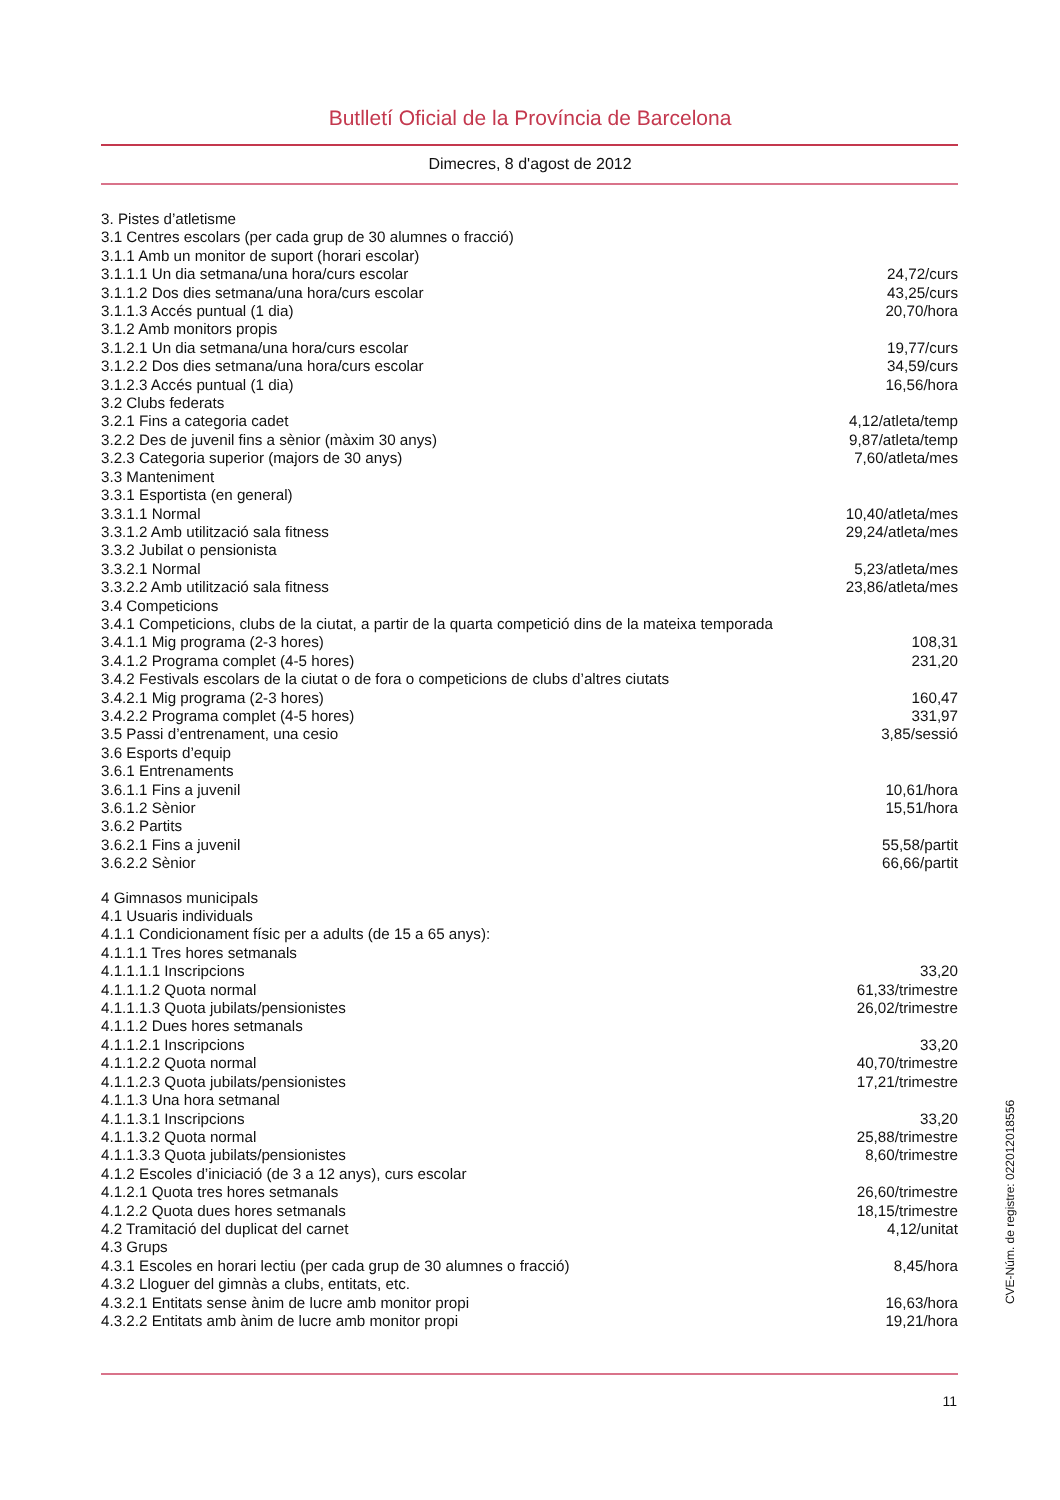Butlletí Oficial de la Província de Barcelona
Dimecres, 8 d'agost de 2012
| 3. Pistes d’atletisme | |
| 3.1 Centres escolars (per cada grup de 30 alumnes o fracció) | |
| 3.1.1 Amb un monitor de suport (horari escolar) | |
| 3.1.1.1 Un dia setmana/una hora/curs escolar | 24,72/curs |
| 3.1.1.2 Dos dies setmana/una hora/curs escolar | 43,25/curs |
| 3.1.1.3 Accés puntual (1 dia) | 20,70/hora |
| 3.1.2 Amb monitors propis | |
| 3.1.2.1 Un dia setmana/una hora/curs escolar | 19,77/curs |
| 3.1.2.2 Dos dies setmana/una hora/curs escolar | 34,59/curs |
| 3.1.2.3 Accés puntual (1 dia) | 16,56/hora |
| 3.2 Clubs federats | |
| 3.2.1 Fins a categoria cadet | 4,12/atleta/temp |
| 3.2.2 Des de juvenil fins a sènior (màxim 30 anys) | 9,87/atleta/temp |
| 3.2.3 Categoria superior (majors de 30 anys) | 7,60/atleta/mes |
| 3.3 Manteniment | |
| 3.3.1 Esportista (en general) | |
| 3.3.1.1 Normal | 10,40/atleta/mes |
| 3.3.1.2 Amb utilització sala fitness | 29,24/atleta/mes |
| 3.3.2 Jubilat o pensionista | |
| 3.3.2.1 Normal | 5,23/atleta/mes |
| 3.3.2.2 Amb utilització sala fitness | 23,86/atleta/mes |
| 3.4 Competicions | |
| 3.4.1 Competicions, clubs de la ciutat, a partir de la quarta competició dins de la mateixa temporada | |
| 3.4.1.1 Mig programa (2-3 hores) | 108,31 |
| 3.4.1.2 Programa complet (4-5 hores) | 231,20 |
| 3.4.2 Festivals escolars de la ciutat o de fora o competicions de clubs d’altres ciutats | |
| 3.4.2.1 Mig programa (2-3 hores) | 160,47 |
| 3.4.2.2 Programa complet (4-5 hores) | 331,97 |
| 3.5 Passi d’entrenament, una cesio | 3,85/sessió |
| 3.6 Esports d’equip | |
| 3.6.1 Entrenaments | |
| 3.6.1.1 Fins a juvenil | 10,61/hora |
| 3.6.1.2 Sènior | 15,51/hora |
| 3.6.2 Partits | |
| 3.6.2.1 Fins a juvenil | 55,58/partit |
| 3.6.2.2 Sènior | 66,66/partit |
| 4 Gimnasos municipals | |
| 4.1 Usuaris individuals | |
| 4.1.1 Condicionament físic per a adults (de 15 a 65 anys): | |
| 4.1.1.1 Tres hores setmanals | |
| 4.1.1.1.1 Inscripcions | 33,20 |
| 4.1.1.1.2 Quota normal | 61,33/trimestre |
| 4.1.1.1.3 Quota jubilats/pensionistes | 26,02/trimestre |
| 4.1.1.2 Dues hores setmanals | |
| 4.1.1.2.1 Inscripcions | 33,20 |
| 4.1.1.2.2 Quota normal | 40,70/trimestre |
| 4.1.1.2.3 Quota jubilats/pensionistes | 17,21/trimestre |
| 4.1.1.3 Una hora setmanal | |
| 4.1.1.3.1 Inscripcions | 33,20 |
| 4.1.1.3.2 Quota normal | 25,88/trimestre |
| 4.1.1.3.3 Quota jubilats/pensionistes | 8,60/trimestre |
| 4.1.2 Escoles d’iniciació (de 3 a 12 anys), curs escolar | |
| 4.1.2.1 Quota tres hores setmanals | 26,60/trimestre |
| 4.1.2.2 Quota dues hores setmanals | 18,15/trimestre |
| 4.2 Tramitació del duplicat del carnet | 4,12/unitat |
| 4.3 Grups | |
| 4.3.1 Escoles en horari lectiu (per cada grup de 30 alumnes o fracció) | 8,45/hora |
| 4.3.2 Lloguer del gimnàs a clubs, entitats, etc. | |
| 4.3.2.1 Entitats sense ànim de lucre amb monitor propi | 16,63/hora |
| 4.3.2.2 Entitats amb ànim de lucre amb monitor propi | 19,21/hora |
11
CVE-Núm. de registre: 022012018556